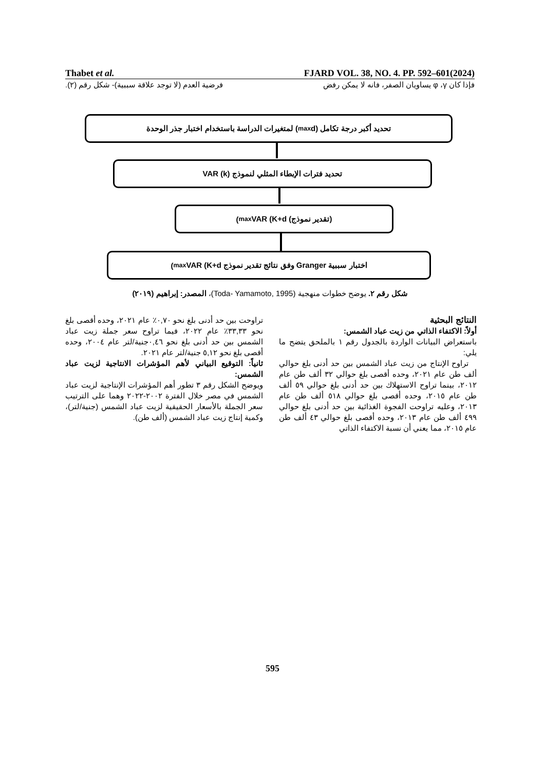Thabet et al. FJARD VOL. 38, NO. 4. PP. 592–601(2024)
فإذا كان φ ،γ يساويان الصفر، فانه لا يمكن رفض فرضية العدم (لا توجد علاقة سببية)- شكل رقم (٢).
تحديد أكبر درجة تكامل (d<sub>max</sub>) لمتغيرات الدراسة باستخدام اختبار جذر الوحدة
تحديد فترات الإبطاء المثلي لنموذج VAR (k)
(تقدير نموذج) VAR (K+d<sub>max</sub>)
اختبار سببية Granger وفق نتائج تقدير نموذج VAR (K+d<sub>max</sub>)
شكل رقم ٢. يوضح خطوات منهجية (Toda- Yamamoto, 1995)، المصدر: إبراهيم (٢٠١٩)
النتائج البحثية
أولاً: الاكتفاء الذاتي من زيت عباد الشمس:
باستعراض البيانات الواردة بالجدول رقم ١ بالملحق يتضح ما يلي:
تراوح الإنتاج من زيت عباد الشمس بين حد أدنى بلغ حوالي ألف طن عام ٢٠٢١، وحده أقصى بلغ حوالي ٣٢ ألف طن عام ٢٠١٢، بينما تراوح الاستهلاك بين حد أدنى بلغ حوالي ٥٩ ألف طن عام ٢٠١٥، وحده أقصى بلغ حوالي ٥١٨ ألف طن عام ٢٠١٣، وعليه تراوحت الفجوة الغذائية بين حد أدنى بلغ حوالي ٤٩٩ ألف طن عام ٢٠١٣، وحده أقصى بلغ حوالي ٤٣ ألف طن عام ٢٠١٥، مما يعني أن نسبة الاكتفاء الذاتي
تراوحت بين حد أدنى بلغ نحو ٠,٧٠٪ عام ٢٠٢١، وحده أقصى بلغ نحو ٣٣,٣٣٪ عام ٢٠٢٢، فيما تراوح سعر جملة زيت عباد الشمس بين حد أدنى بلغ نحو ٠,٤٦جنية/لتر عام ٢٠٠٤، وحده أقصى بلغ نحو ٥,١٢ جنية/لتر عام ٢٠٢١.
ثانياً: التوقيع البياني لأهم المؤشرات الانتاجية لزيت عباد الشمس:
ويوضح الشكل رقم ٣ تطور أهم المؤشرات الإنتاجية لزيت عباد الشمس في مصر خلال الفترة ٢٠٠٢-٢٠٢٢ وهما على الترتيب سعر الجملة بالأسعار الحقيقية لزيت عباد الشمس (جنية/لتر)، وكمية إنتاج زيت عباد الشمس (ألف طن).
595